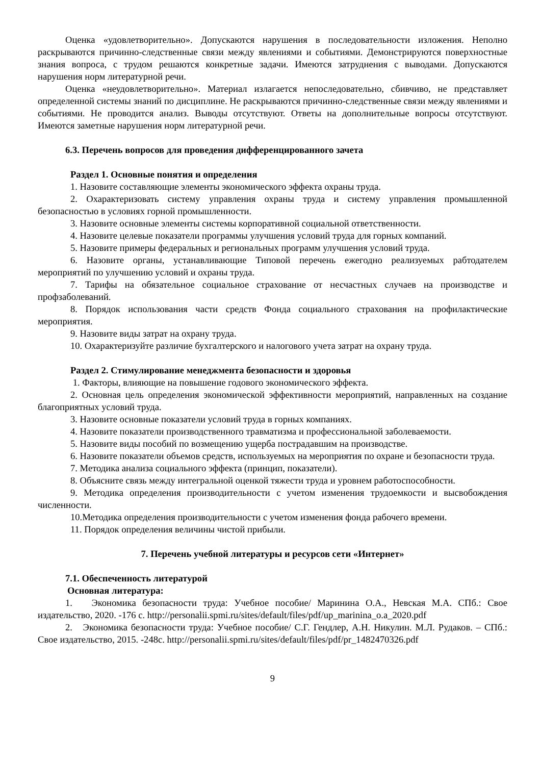Оценка «удовлетворительно». Допускаются нарушения в последовательности изложения. Неполно раскрываются причинно-следственные связи между явлениями и событиями. Демонстрируются поверхностные знания вопроса, с трудом решаются конкретные задачи. Имеются затруднения с выводами. Допускаются нарушения норм литературной речи.
Оценка «неудовлетворительно». Материал излагается непоследовательно, сбивчиво, не представляет определенной системы знаний по дисциплине. Не раскрываются причинно-следственные связи между явлениями и событиями. Не проводится анализ. Выводы отсутствуют. Ответы на дополнительные вопросы отсутствуют. Имеются заметные нарушения норм литературной речи.
6.3. Перечень вопросов для проведения дифференцированного зачета
Раздел 1. Основные понятия и определения
1. Назовите составляющие элементы экономического эффекта охраны труда.
2. Охарактеризовать систему управления охраны труда и систему управления промышленной безопасностью в условиях горной промышленности.
3. Назовите основные элементы системы корпоративной социальной ответственности.
4. Назовите целевые показатели программы улучшения условий труда для горных компаний.
5. Назовите примеры федеральных и региональных программ улучшения условий труда.
6. Назовите органы, устанавливающие Типовой перечень ежегодно реализуемых рабтодателем мероприятий по улучшению условий и охраны труда.
7. Тарифы на обязательное социальное страхование от несчастных случаев на производстве и профзаболеваний.
8. Порядок использования части средств Фонда социального страхования на профилактические мероприятия.
9. Назовите виды затрат на охрану труда.
10. Охарактеризуйте различие бухгалтерского и налогового учета затрат на охрану труда.
Раздел 2. Стимулирование менеджмента безопасности и здоровья
1. Факторы, влияющие на повышение годового экономического эффекта.
2. Основная цель определения экономической эффективности мероприятий, направленных на создание благоприятных условий труда.
3. Назовите основные показатели условий труда в горных компаниях.
4. Назовите показатели производственного травматизма и профессиональной заболеваемости.
5. Назовите виды пособий по возмещению ущерба пострадавшим на производстве.
6. Назовите показатели объемов средств, используемых на мероприятия по охране и безопасности труда.
7. Методика анализа социального эффекта (принцип, показатели).
8. Объясните связь между интегральной оценкой тяжести труда и уровнем работоспособности.
9. Методика определения производительности с учетом изменения трудоемкости и высвобождения численности.
10.Методика определения производительности с учетом изменения фонда рабочего времени.
11. Порядок определения величины чистой прибыли.
7. Перечень учебной литературы и ресурсов сети «Интернет»
7.1. Обеспеченность литературой
Основная литература:
1. Экономика безопасности труда: Учебное пособие/ Маринина О.А., Невская М.А. СПб.: Свое издательство, 2020. -176 с. http://personalii.spmi.ru/sites/default/files/pdf/up_marinina_o.a_2020.pdf
2. Экономика безопасности труда: Учебное пособие/ С.Г. Гендлер, А.Н. Никулин. М.Л. Рудаков. – СПб.: Свое издательство, 2015. -248с. http://personalii.spmi.ru/sites/default/files/pdf/pr_1482470326.pdf
9